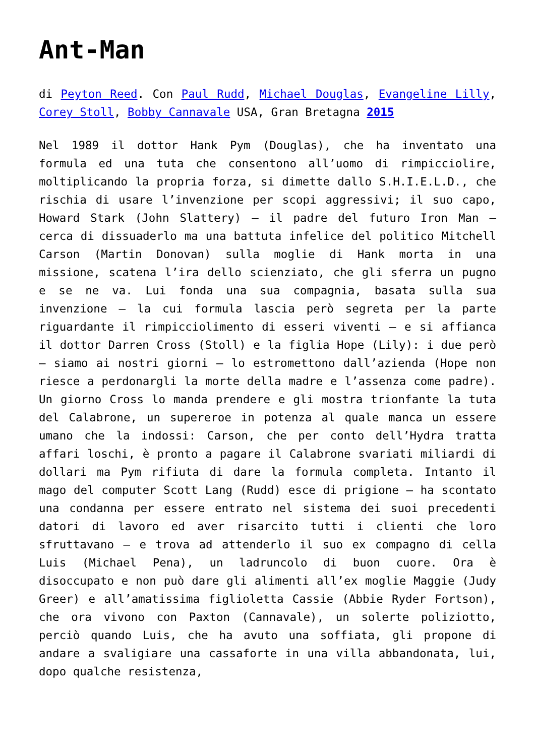Ant-Man
di Peyton Reed. Con Paul Rudd, Michael Douglas, Evangeline Lilly, Corey Stoll, Bobby Cannavale USA, Gran Bretagna 2015
Nel 1989 il dottor Hank Pym (Douglas), che ha inventato una formula ed una tuta che consentono all’uomo di rimpicciolire, moltiplicando la propria forza, si dimette dallo S.H.I.E.L.D., che rischia di usare l’invenzione per scopi aggressivi; il suo capo, Howard Stark (John Slattery) – il padre del futuro Iron Man – cerca di dissuaderlo ma una battuta infelice del politico Mitchell Carson (Martin Donovan) sulla moglie di Hank morta in una missione, scatena l’ira dello scienziato, che gli sferra un pugno e se ne va. Lui fonda una sua compagnia, basata sulla sua invenzione – la cui formula lascia però segreta per la parte riguardante il rimpicciolimento di esseri viventi – e si affianca il dottor Darren Cross (Stoll) e la figlia Hope (Lily): i due però – siamo ai nostri giorni – lo estromettono dall’azienda (Hope non riesce a perdonargli la morte della madre e l’assenza come padre). Un giorno Cross lo manda prendere e gli mostra trionfante la tuta del Calabrone, un supereroe in potenza al quale manca un essere umano che la indossi: Carson, che per conto dell’Hydra tratta affari loschi, è pronto a pagare il Calabrone svariati miliardi di dollari ma Pym rifiuta di dare la formula completa. Intanto il mago del computer Scott Lang (Rudd) esce di prigione – ha scontato una condanna per essere entrato nel sistema dei suoi precedenti datori di lavoro ed aver risarcito tutti i clienti che loro sfruttavano – e trova ad attenderlo il suo ex compagno di cella Luis (Michael Pena), un ladruncolo di buon cuore. Ora è disoccupato e non può dare gli alimenti all’ex moglie Maggie (Judy Greer) e all’amatissima figlioletta Cassie (Abbie Ryder Fortson), che ora vivono con Paxton (Cannavale), un solerte poliziotto, perciò quando Luis, che ha avuto una soffiata, gli propone di andare a svaligiare una cassaforte in una villa abbandonata, lui, dopo qualche resistenza,